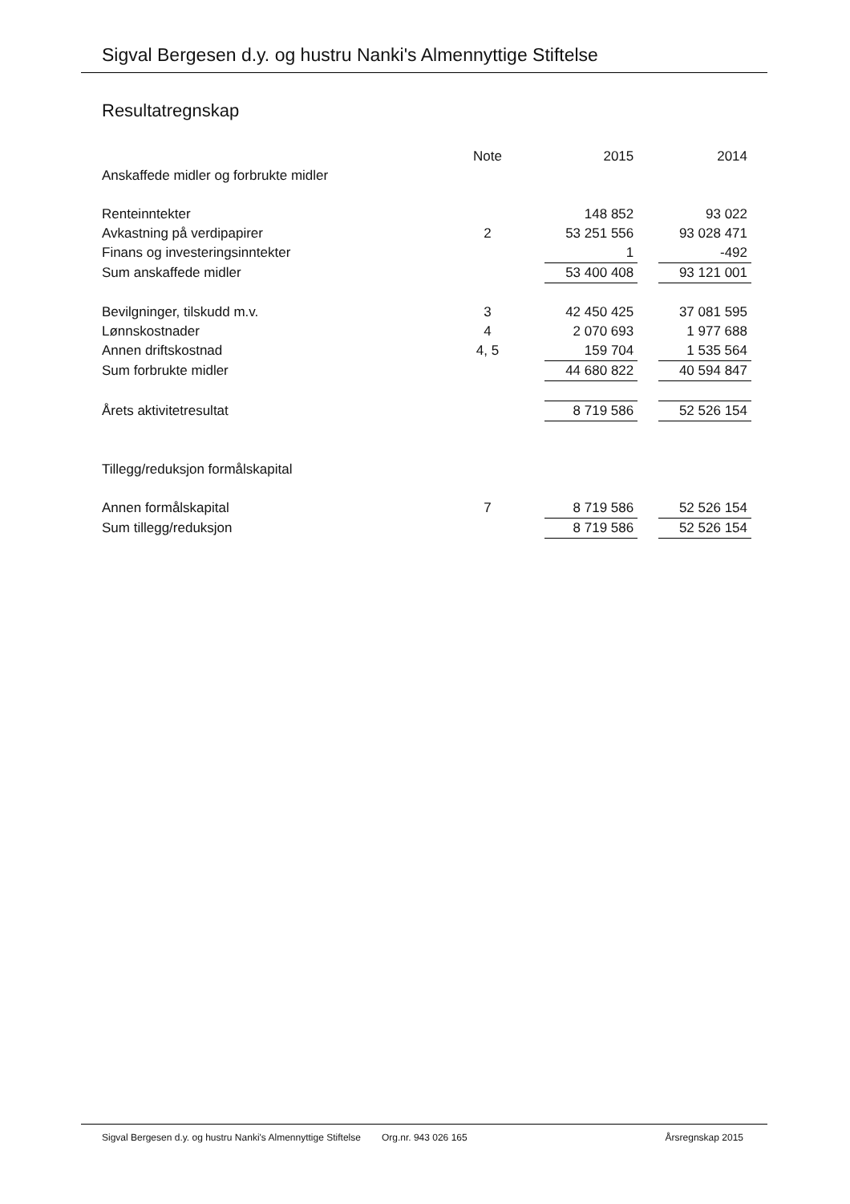Sigval Bergesen d.y. og hustru Nanki's Almennyttige Stiftelse
Resultatregnskap
| | Note | | 2015 | | 2014 |
| Anskaffede midler og forbrukte midler | | | | | |
| Renteinntekter | | | 148 852 | | 93 022 |
| Avkastning på verdipapirer | 2 | | 53 251 556 | | 93 028 471 |
| Finans og investeringsinntekter | | | 1 | | -492 |
| Sum anskaffede midler | | | 53 400 408 | | 93 121 001 |
| Bevilgninger, tilskudd m.v. | 3 | | 42 450 425 | | 37 081 595 |
| Lønnskostnader | 4 | | 2 070 693 | | 1 977 688 |
| Annen driftskostnad | 4, 5 | | 159 704 | | 1 535 564 |
| Sum forbrukte midler | | | 44 680 822 | | 40 594 847 |
| Årets aktivitetresultat | | | 8 719 586 | | 52 526 154 |
| Tillegg/reduksjon formålskapital | | | | | |
| Annen formålskapital | 7 | | 8 719 586 | | 52 526 154 |
| Sum tillegg/reduksjon | | | 8 719 586 | | 52 526 154 |
Sigval Bergesen d.y. og hustru Nanki's Almennyttige Stiftelse Org.nr. 943 026 165 Årsregnskap 2015